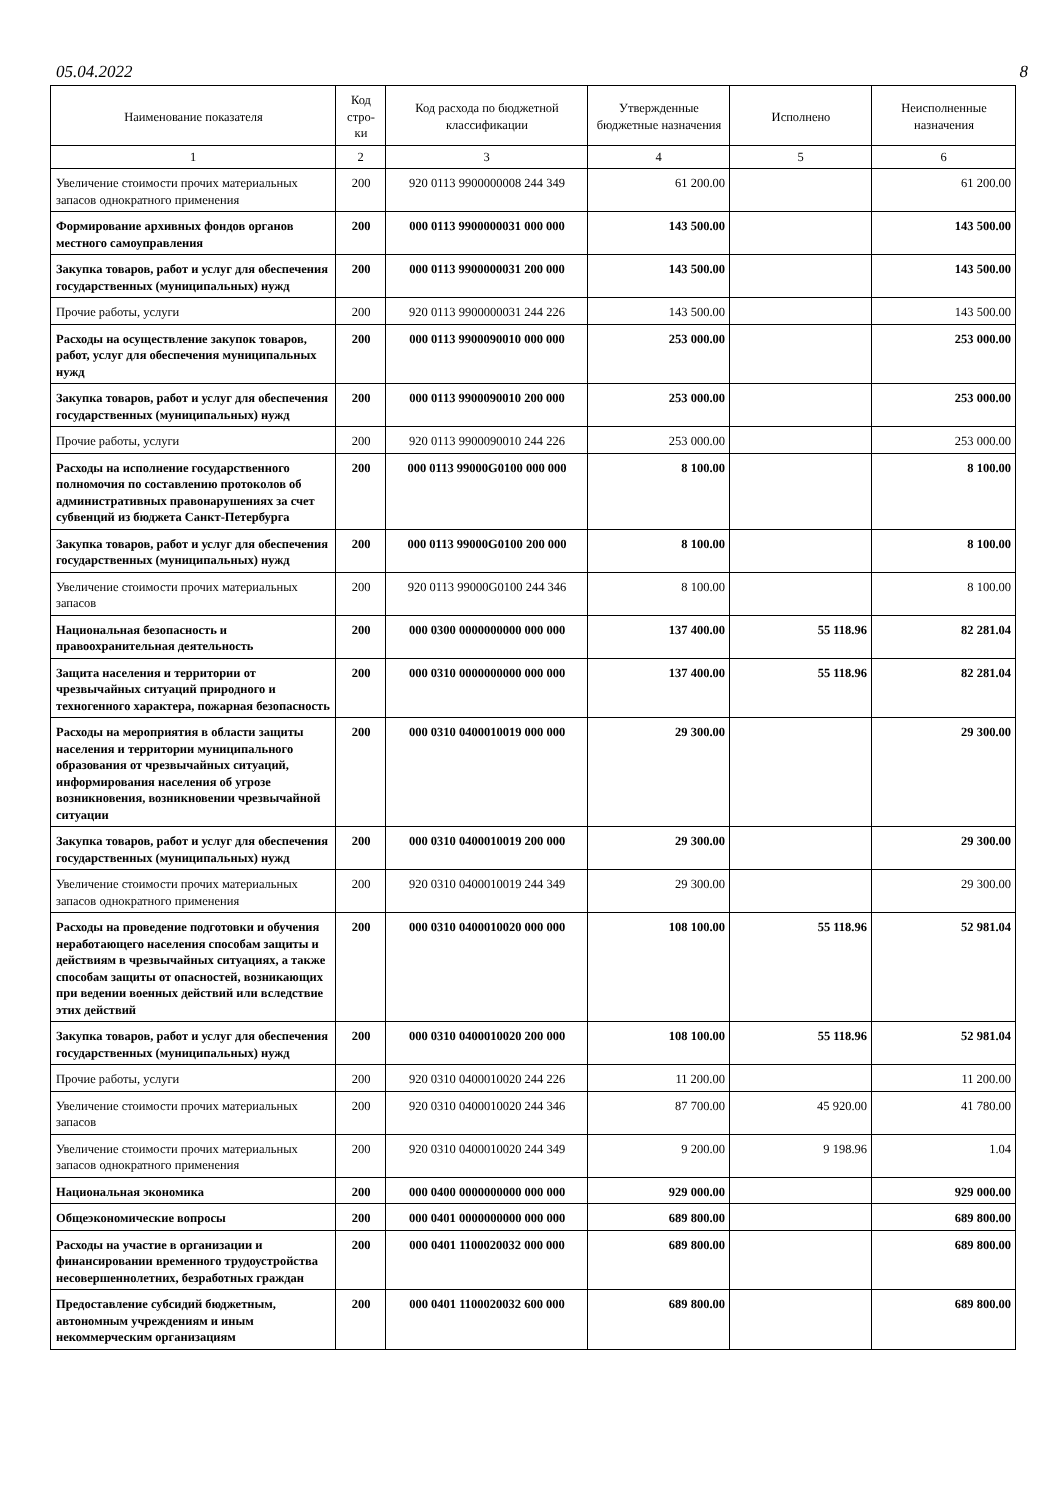05.04.2022 8
| Наименование показателя | Код стро-ки | Код расхода по бюджетной классификации | Утвержденные бюджетные назначения | Исполнено | Неисполненные назначения |
| --- | --- | --- | --- | --- | --- |
| 1 | 2 | 3 | 4 | 5 | 6 |
| Увеличение стоимости прочих материальных запасов однократного применения | 200 | 920 0113 9900000008 244 349 | 61 200.00 | | 61 200.00 |
| Формирование архивных фондов органов местного самоуправления | 200 | 000 0113 9900000031 000 000 | 143 500.00 | | 143 500.00 |
| Закупка товаров, работ и услуг для обеспечения государственных (муниципальных) нужд | 200 | 000 0113 9900000031 200 000 | 143 500.00 | | 143 500.00 |
| Прочие работы, услуги | 200 | 920 0113 9900000031 244 226 | 143 500.00 | | 143 500.00 |
| Расходы на осуществление закупок товаров, работ, услуг для обеспечения муниципальных нужд | 200 | 000 0113 9900090010 000 000 | 253 000.00 | | 253 000.00 |
| Закупка товаров, работ и услуг для обеспечения государственных (муниципальных) нужд | 200 | 000 0113 9900090010 200 000 | 253 000.00 | | 253 000.00 |
| Прочие работы, услуги | 200 | 920 0113 9900090010 244 226 | 253 000.00 | | 253 000.00 |
| Расходы на исполнение государственного полномочия по составлению протоколов об административных правонарушениях за счет субвенций из бюджета Санкт-Петербурга | 200 | 000 0113 99000G0100 000 000 | 8 100.00 | | 8 100.00 |
| Закупка товаров, работ и услуг для обеспечения государственных (муниципальных) нужд | 200 | 000 0113 99000G0100 200 000 | 8 100.00 | | 8 100.00 |
| Увеличение стоимости прочих материальных запасов | 200 | 920 0113 99000G0100 244 346 | 8 100.00 | | 8 100.00 |
| Национальная безопасность и правоохранительная деятельность | 200 | 000 0300 0000000000 000 000 | 137 400.00 | 55 118.96 | 82 281.04 |
| Защита населения и территории от чрезвычайных ситуаций природного и техногенного характера, пожарная безопасность | 200 | 000 0310 0000000000 000 000 | 137 400.00 | 55 118.96 | 82 281.04 |
| Расходы на мероприятия в области защиты населения и территории муниципального образования от чрезвычайных ситуаций, информирования населения об угрозе возникновения, возникновении чрезвычайной ситуации | 200 | 000 0310 0400010019 000 000 | 29 300.00 | | 29 300.00 |
| Закупка товаров, работ и услуг для обеспечения государственных (муниципальных) нужд | 200 | 000 0310 0400010019 200 000 | 29 300.00 | | 29 300.00 |
| Увеличение стоимости прочих материальных запасов однократного применения | 200 | 920 0310 0400010019 244 349 | 29 300.00 | | 29 300.00 |
| Расходы на проведение подготовки и обучения неработающего населения способам защиты и действиям в чрезвычайных ситуациях, а также способам защиты от опасностей, возникающих при ведении военных действий или вследствие этих действий | 200 | 000 0310 0400010020 000 000 | 108 100.00 | 55 118.96 | 52 981.04 |
| Закупка товаров, работ и услуг для обеспечения государственных (муниципальных) нужд | 200 | 000 0310 0400010020 200 000 | 108 100.00 | 55 118.96 | 52 981.04 |
| Прочие работы, услуги | 200 | 920 0310 0400010020 244 226 | 11 200.00 | | 11 200.00 |
| Увеличение стоимости прочих материальных запасов | 200 | 920 0310 0400010020 244 346 | 87 700.00 | 45 920.00 | 41 780.00 |
| Увеличение стоимости прочих материальных запасов однократного применения | 200 | 920 0310 0400010020 244 349 | 9 200.00 | 9 198.96 | 1.04 |
| Национальная экономика | 200 | 000 0400 0000000000 000 000 | 929 000.00 | | 929 000.00 |
| Общеэкономические вопросы | 200 | 000 0401 0000000000 000 000 | 689 800.00 | | 689 800.00 |
| Расходы на участие в организации и финансировании временного трудоустройства несовершеннолетних, безработных граждан | 200 | 000 0401 1100020032 000 000 | 689 800.00 | | 689 800.00 |
| Предоставление субсидий бюджетным, автономным учреждениям и иным некоммерческим организациям | 200 | 000 0401 1100020032 600 000 | 689 800.00 | | 689 800.00 |